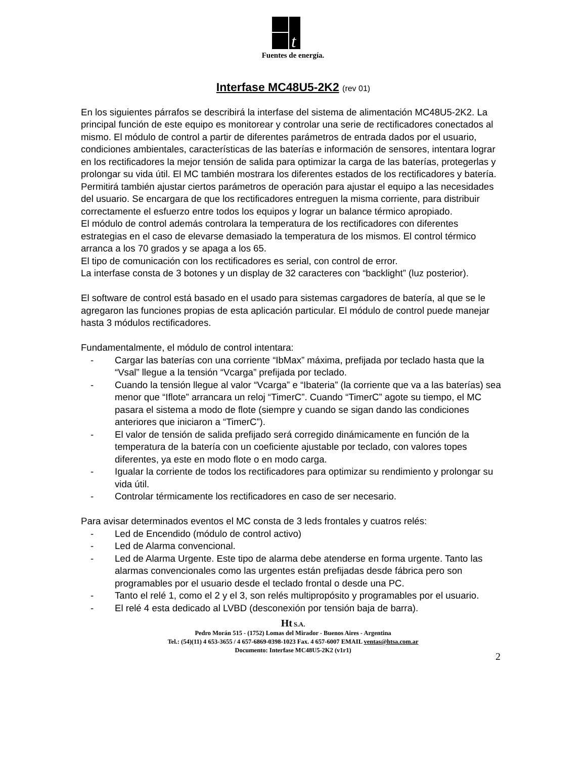t
Fuentes de energía.
Interfase MC48U5-2K2 (rev 01)
En los siguientes párrafos se describirá la interfase del sistema de alimentación MC48U5-2K2. La principal función de este equipo es monitorear y controlar una serie de rectificadores conectados al mismo. El módulo de control a partir de diferentes parámetros de entrada dados por el usuario, condiciones ambientales, características de las baterías e información de sensores, intentara lograr en los rectificadores la mejor tensión de salida para optimizar la carga de las baterías, protegerlas y prolongar su vida útil. El MC también mostrara los diferentes estados de los rectificadores y batería. Permitirá también ajustar ciertos parámetros de operación para ajustar el equipo a las necesidades del usuario. Se encargara de que los rectificadores entreguen la misma corriente, para distribuir correctamente el esfuerzo entre todos los equipos y lograr un balance térmico apropiado.
El módulo de control además controlara la temperatura de los rectificadores con diferentes estrategias en el caso de elevarse demasiado la temperatura de los mismos. El control térmico arranca a los 70 grados y se apaga a los 65.
El tipo de comunicación con los rectificadores es serial, con control de error.
La interfase consta de 3 botones y un display de 32 caracteres con “backlight” (luz posterior).
El software de control está basado en el usado para sistemas cargadores de batería, al que se le agregaron las funciones propias de esta aplicación particular. El módulo de control puede manejar hasta 3 módulos rectificadores.
Fundamentalmente, el módulo de control intentara:
- Cargar las baterías con una corriente “IbMax” máxima, prefijada por teclado hasta que la “Vsal” llegue a la tensión “Vcarga” prefijada por teclado.
- Cuando la tensión llegue al valor “Vcarga” e “Ibateria” (la corriente que va a las baterías) sea menor que “Iflote” arrancara un reloj “TimerC”. Cuando “TimerC” agote su tiempo, el MC pasara el sistema a modo de flote (siempre y cuando se sigan dando las condiciones anteriores que iniciaron a “TimerC”).
- El valor de tensión de salida prefijado será corregido dinámicamente en función de la temperatura de la batería con un coeficiente ajustable por teclado, con valores topes diferentes, ya este en modo flote o en modo carga.
- Igualar la corriente de todos los rectificadores para optimizar su rendimiento y prolongar su vida útil.
- Controlar térmicamente los rectificadores en caso de ser necesario.
Para avisar determinados eventos el MC consta de 3 leds frontales y cuatros relés:
- Led de Encendido (módulo de control activo)
- Led de Alarma convencional.
- Led de Alarma Urgente. Este tipo de alarma debe atenderse en forma urgente. Tanto las alarmas convencionales como las urgentes están prefijadas desde fábrica pero son programables por el usuario desde el teclado frontal o desde una PC.
- Tanto el relé 1, como el 2 y el 3, son relés multipropósito y programables por el usuario.
- El relé 4 esta dedicado al LVBD (desconexión por tensión baja de barra).
Ht S.A.
Pedro Morán 515 - (1752) Lomas del Mirador - Buenos Aires - Argentina
Tel.: (54)(11) 4 653-3655 / 4 657-6869-0398-1023 Fax. 4 657-6007 EMAIL ventas@htsa.com.ar
Documento: Interfase MC48U5-2K2 (v1r1)
2